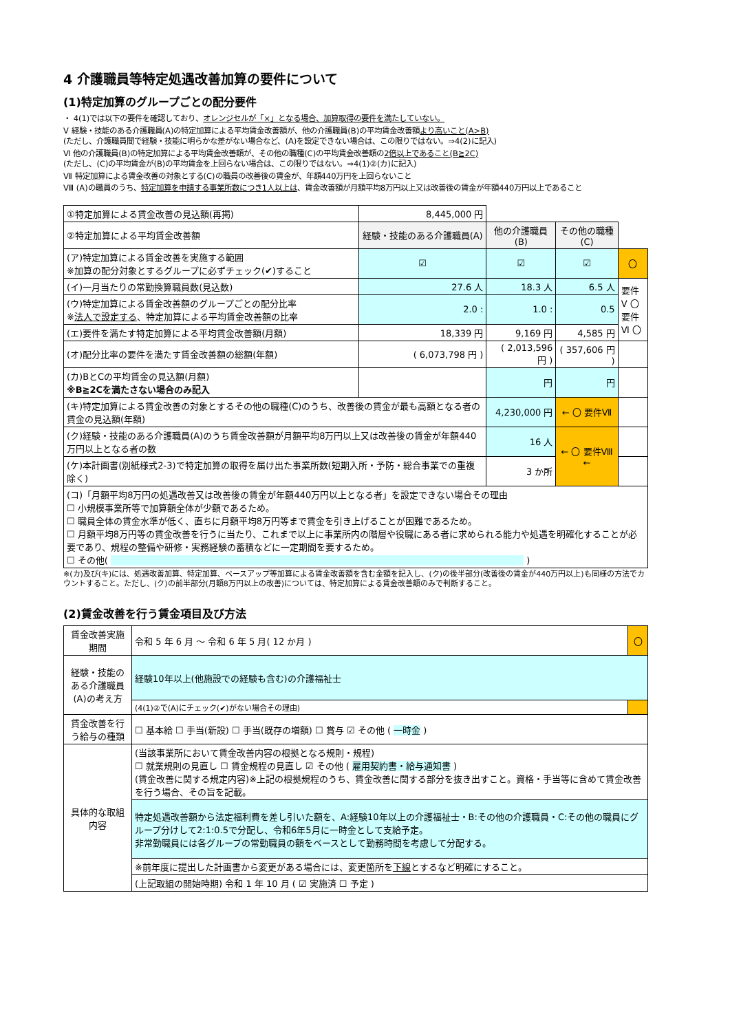4 介護職員等特定処遇改善加算の要件について
(1)特定加算のグループごとの配分要件
・ 4(1)では以下の要件を確認しており、オレンジセルが「×」となる場合、加算取得の要件を満たしていない。
Ⅴ 経験・技能のある介護職員(A)の特定加算による平均賃金改善額が、他の介護職員(B)の平均賃金改善額より高いこと(A>B)
(ただし、介護職員間で経験・技能に明らかな差がない場合など、(A)を設定できない場合は、この限りではない。⇒4(2)に記入)
Ⅵ 他の介護職員(B)の特定加算による平均賃金改善額が、その他の職種(C)の平均賃金改善額の2倍以上であること(B≧2C)
(ただし、(C)の平均賃金が(B)の平均賃金を上回らない場合は、この限りではない。⇒4(1)②(カ)に記入)
Ⅶ 特定加算による賃金改善の対象とする(C)の職員の改善後の賃金が、年額440万円を上回らないこと
Ⅷ (A)の職員のうち、特定加算を申請する事業所数につき1人以上は、賃金改善額が月額平均8万円以上又は改善後の賃金が年額440万円以上であること
| ①特定加算による賃金改善の見込額(再掲) | 8,445,000 円 | | | |
| ②特定加算による平均賃金改善額 | 経験・技能のある介護職員(A) | 他の介護職員(B) | その他の職種(C) | |
| (ア)特定加算による賃金改善を実施する範囲 ※加算の配分対象とするグループに必ずチェック(✔)すること | ☑ | ☑ | ☑ | 〇 |
| (イ)一月当たりの常勤換算職員数(見込数) | 27.6 人 | 18.3 人 | 6.5 人 | 要件Ⅴ 〇 要件Ⅵ 〇 |
| (ウ)特定加算による賃金改善額のグループごとの配分比率 ※ 法人で設定する 、特定加算による平均賃金改善額の比率 | 2.0 : | 1.0 : | 0.5 | |
| (エ)要件を満たす特定加算による平均賃金改善額(月額) | 18,339 円 | 9,169 円 | 4,585 円 | |
| (オ)配分比率の要件を満たす賃金改善額の総額(年額) | ( 6,073,798 円 ) | ( 2,013,596 円 ) | ( 357,606 円 ) | |
| (カ)BとCの平均賃金の見込額(月額) ※B≧2Cを満たさない場合のみ記入 | | 円 | 円 | |
| (キ)特定加算による賃金改善の対象とするその他の職種(C)のうち、改善後の賃金が最も高額となる者の賃金の見込額(年額) | | 4,230,000 円 | ← 〇 要件Ⅶ | |
| (ク)経験・技能のある介護職員(A)のうち賃金改善額が月額平均8万円以上又は改善後の賃金が年額440万円以上となる者の数 | | 16 人 | ← 〇 要件Ⅷ ← | |
| (ケ)本計画書(別紙様式2-3)で特定加算の取得を届け出た事業所数(短期入所・予防・総合事業での重複除く) | | 3 か所 | | |
| (コ)「月額平均8万円の処遇改善又は改善後の賃金が年額440万円以上となる者」を設定できない場合その理由 ☐ 小規模事業所等で加算額全体が少額であるため。 ☐ 職員全体の賃金水準が低く、直ちに月額平均8万円等まで賃金を引き上げることが困難であるため。 ☐ 月額平均8万円等の賃金改善を行うに当たり、これまで以上に事業所内の階層や役職にある者に求められる能力や処遇を明確化することが必要であり、規程の整備や研修・実務経験の蓄積などに一定期間を要するため。 ☐ その他( ) | | | | |
※(カ)及び(キ)には、処遇改善加算、特定加算、ベースアップ等加算による賃金改善額を含む金額を記入し、(ク)の後半部分(改善後の賃金が440万円以上)も同様の方法でカウントすること。ただし、(ク)の前半部分(月額8万円以上の改善)については、特定加算による賃金改善額のみで判断すること。
(2)賃金改善を行う賃金項目及び方法
| 賃金改善実施期間 | 令和 5 年 6 月 ～ 令和 6 年 5 月( 12 か月 ) | 〇 |
| 経験・技能のある介護職員(A)の考え方 | 経験10年以上(他施設での経験も含む)の介護福祉士 | |
| | (4(1)②で(A)にチェック(✔)がない場合その理由) | |
| 賃金改善を行う給与の種類 | ☐ 基本給 ☐ 手当(新設) ☐ 手当(既存の増額) ☐ 賞与 ☑ その他 ( 一時金 ) | |
| 具体的な取組内容 | (当該事業所において賃金改善内容の根拠となる規則・規程) ☐ 就業規則の見直し ☐ 賃金規程の見直し ☑ その他 ( 雇用契約書・給与通知書 ) (賃金改善に関する規定内容)※上記の根拠規程のうち、賃金改善に関する部分を抜き出すこと。資格・手当等に含めて賃金改善を行う場合、その旨を記載。 | |
| | 特定処遇改善額から法定福利費を差し引いた額を、A:経験10年以上の介護福祉士・B:その他の介護職員・C:その他の職員にグループ分けして2:1:0.5で分配し、令和6年5月に一時金として支給予定。 非常勤職員には各グループの常勤職員の額をベースとして勤務時間を考慮して分配する。 | |
| | ※前年度に提出した計画書から変更がある場合には、変更箇所を 下線 とするなど明確にすること。 | |
| | (上記取組の開始時期) 令和 1 年 10 月 ( ☑ 実施済 ☐ 予定 ) | |